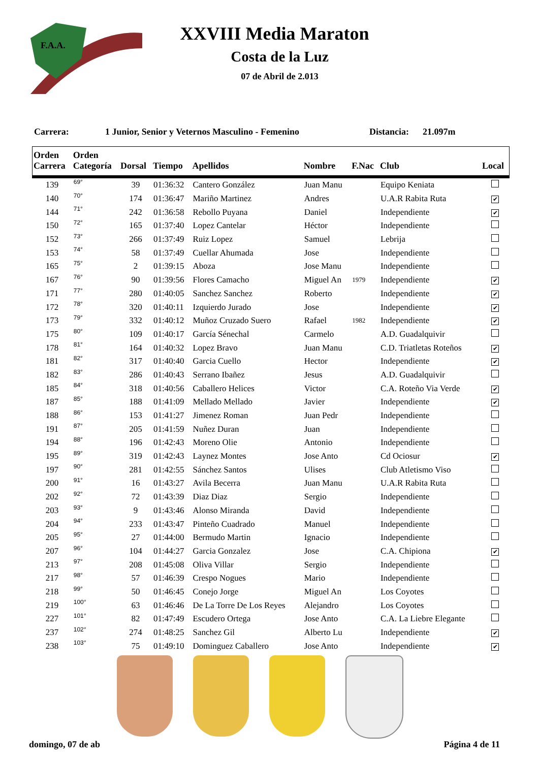F.A.A.
XXVIII Media Maraton
Costa de la Luz
07 de Abril de 2.013
Carrera: 1 Junior, Senior y Veternos Masculino - Femenino Distancia: 21.097m
| Orden Carrera | Orden Categoría | Dorsal | Tiempo | Apellidos | Nombre | F.Nac | Club | Local |
| --- | --- | --- | --- | --- | --- | --- | --- | --- |
| 139 | 69° | 39 | 01:36:32 | Cantero González | Juan Manu | | Equipo Keniata | |
| 140 | 70° | 174 | 01:36:47 | Mariño Martinez | Andres | | U.A.R Rabita Ruta | ✔ |
| 144 | 71° | 242 | 01:36:58 | Rebollo Puyana | Daniel | | Independiente | ✔ |
| 150 | 72° | 165 | 01:37:40 | Lopez Cantelar | Héctor | | Independiente | |
| 152 | 73° | 266 | 01:37:49 | Ruiz Lopez | Samuel | | Lebrija | |
| 153 | 74° | 58 | 01:37:49 | Cuellar Ahumada | Jose | | Independiente | |
| 165 | 75° | 2 | 01:39:15 | Aboza | Jose Manu | | Independiente | |
| 167 | 76° | 90 | 01:39:56 | Flores Camacho | Miguel An | 1979 | Independiente | ✔ |
| 171 | 77° | 280 | 01:40:05 | Sanchez Sanchez | Roberto | | Independiente | ✔ |
| 172 | 78° | 320 | 01:40:11 | Izquierdo Jurado | Jose | | Independiente | ✔ |
| 173 | 79° | 332 | 01:40:12 | Muñoz Cruzado Suero | Rafael | 1982 | Independiente | ✔ |
| 175 | 80° | 109 | 01:40:17 | García Sénechal | Carmelo | | A.D. Guadalquivir | |
| 178 | 81° | 164 | 01:40:32 | Lopez Bravo | Juan Manu | | C.D. Triatletas Roteños | ✔ |
| 181 | 82° | 317 | 01:40:40 | Garcia Cuello | Hector | | Independiente | ✔ |
| 182 | 83° | 286 | 01:40:43 | Serrano Ibañez | Jesus | | A.D. Guadalquivir | |
| 185 | 84° | 318 | 01:40:56 | Caballero Helices | Victor | | C.A. Roteño Via Verde | ✔ |
| 187 | 85° | 188 | 01:41:09 | Mellado Mellado | Javier | | Independiente | ✔ |
| 188 | 86° | 153 | 01:41:27 | Jimenez Roman | Juan Pedr | | Independiente | |
| 191 | 87° | 205 | 01:41:59 | Nuñez Duran | Juan | | Independiente | |
| 194 | 88° | 196 | 01:42:43 | Moreno Olie | Antonio | | Independiente | |
| 195 | 89° | 319 | 01:42:43 | Laynez Montes | Jose Anto | | Cd Ociosur | ✔ |
| 197 | 90° | 281 | 01:42:55 | Sánchez Santos | Ulises | | Club Atletismo Viso | |
| 200 | 91° | 16 | 01:43:27 | Avila Becerra | Juan Manu | | U.A.R Rabita Ruta | |
| 202 | 92° | 72 | 01:43:39 | Diaz Diaz | Sergio | | Independiente | |
| 203 | 93° | 9 | 01:43:46 | Alonso Miranda | David | | Independiente | |
| 204 | 94° | 233 | 01:43:47 | Pinteño Cuadrado | Manuel | | Independiente | |
| 205 | 95° | 27 | 01:44:00 | Bermudo Martin | Ignacio | | Independiente | |
| 207 | 96° | 104 | 01:44:27 | Garcia Gonzalez | Jose | | C.A. Chipiona | ✔ |
| 213 | 97° | 208 | 01:45:08 | Oliva Villar | Sergio | | Independiente | |
| 217 | 98° | 57 | 01:46:39 | Crespo Nogues | Mario | | Independiente | |
| 218 | 99° | 50 | 01:46:45 | Conejo Jorge | Miguel An | | Los Coyotes | |
| 219 | 100° | 63 | 01:46:46 | De La Torre De Los Reyes | Alejandro | | Los Coyotes | |
| 227 | 101° | 82 | 01:47:49 | Escudero Ortega | Jose Anto | | C.A. La Liebre Elegante | |
| 237 | 102° | 274 | 01:48:25 | Sanchez Gil | Alberto Lu | | Independiente | ✔ |
| 238 | 103° | 75 | 01:49:10 | Dominguez Caballero | Jose Anto | | Independiente | ✔ |
domingo, 07 de ab Página 4 de 11